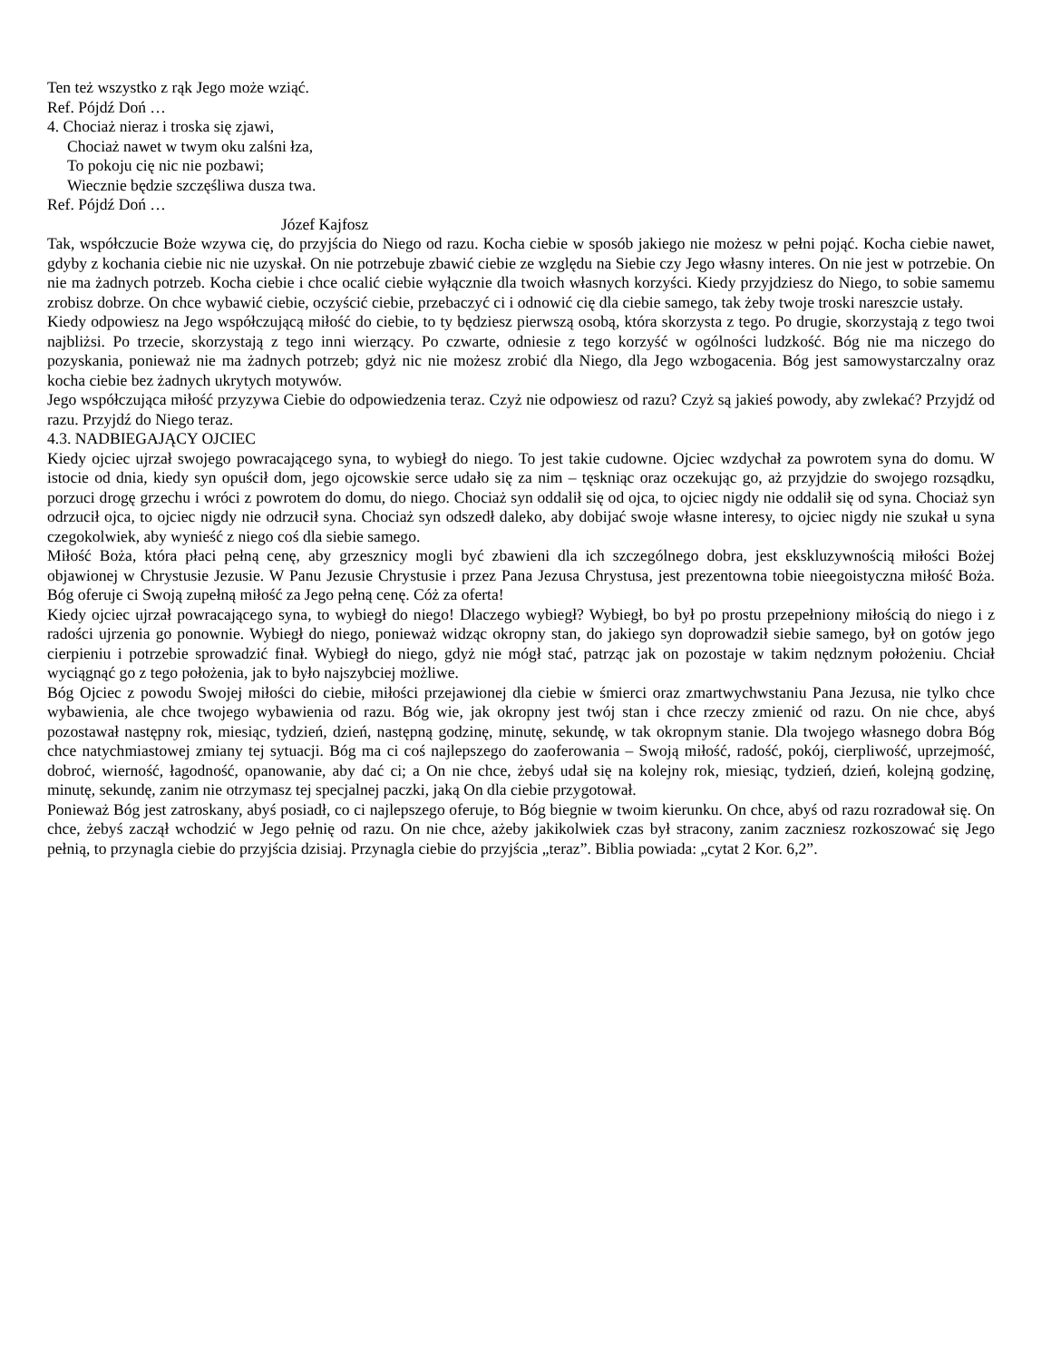Ten też wszystko z rąk Jego może wziąć.
Ref. Pójdź Doń …
4. Chociaż nieraz i troska się zjawi,
Chociaż nawet w twym oku zalśni łza,
To pokoju cię nic nie pozbawi;
Wiecznie będzie szczęśliwa dusza twa.
Ref. Pójdź Doń …
Józef Kajfosz
Tak, współczucie Boże wzywa cię, do przyjścia do Niego od razu. Kocha ciebie w sposób jakiego nie możesz w pełni pojąć. Kocha ciebie nawet, gdyby z kochania ciebie nic nie uzyskał. On nie potrzebuje zbawić ciebie ze względu na Siebie czy Jego własny interes. On nie jest w potrzebie. On nie ma żadnych potrzeb. Kocha ciebie i chce ocalić ciebie wyłącznie dla twoich własnych korzyści. Kiedy przyjdziesz do Niego, to sobie samemu zrobisz dobrze. On chce wybawić ciebie, oczyścić ciebie, przebaczyć ci i odnowić cię dla ciebie samego, tak żeby twoje troski nareszcie ustały.
Kiedy odpowiesz na Jego współczującą miłość do ciebie, to ty będziesz pierwszą osobą, która skorzysta z tego. Po drugie, skorzystają z tego twoi najbliżsi. Po trzecie, skorzystają z tego inni wierzący. Po czwarte, odniesie z tego korzyść w ogólności ludzkość. Bóg nie ma niczego do pozyskania, ponieważ nie ma żadnych potrzeb; gdyż nic nie możesz zrobić dla Niego, dla Jego wzbogacenia. Bóg jest samowystarczalny oraz kocha ciebie bez żadnych ukrytych motywów.
Jego współczująca miłość przyzywa Ciebie do odpowiedzenia teraz. Czyż nie odpowiesz od razu? Czyż są jakieś powody, aby zwlekać? Przyjdź od razu. Przyjdź do Niego teraz.
4.3. NADBIEGAJĄCY OJCIEC
Kiedy ojciec ujrzał swojego powracającego syna, to wybiegł do niego. To jest takie cudowne. Ojciec wzdychał za powrotem syna do domu. W istocie od dnia, kiedy syn opuścił dom, jego ojcowskie serce udało się za nim – tęskniąc oraz oczekując go, aż przyjdzie do swojego rozsądku, porzuci drogę grzechu i wróci z powrotem do domu, do niego. Chociaż syn oddalił się od ojca, to ojciec nigdy nie oddalił się od syna. Chociaż syn odrzucił ojca, to ojciec nigdy nie odrzucił syna. Chociaż syn odszedł daleko, aby dobijać swoje własne interesy, to ojciec nigdy nie szukał u syna czegokolwiek, aby wynieść z niego coś dla siebie samego.
Miłość Boża, która płaci pełną cenę, aby grzesznicy mogli być zbawieni dla ich szczególnego dobra, jest ekskluzywnością miłości Bożej objawionej w Chrystusie Jezusie. W Panu Jezusie Chrystusie i przez Pana Jezusa Chrystusa, jest prezentowna tobie nieegoistyczna miłość Boża. Bóg oferuje ci Swoją zupełną miłość za Jego pełną cenę. Cóż za oferta!
Kiedy ojciec ujrzał powracającego syna, to wybiegł do niego! Dlaczego wybiegł? Wybiegł, bo był po prostu przepełniony miłością do niego i z radości ujrzenia go ponownie. Wybiegł do niego, ponieważ widząc okropny stan, do jakiego syn doprowadził siebie samego, był on gotów jego cierpieniu i potrzebie sprowadzić finał. Wybiegł do niego, gdyż nie mógł stać, patrząc jak on pozostaje w takim nędznym położeniu. Chciał wyciągnąć go z tego położenia, jak to było najszybciej możliwe.
Bóg Ojciec z powodu Swojej miłości do ciebie, miłości przejawionej dla ciebie w śmierci oraz zmartwychwstaniu Pana Jezusa, nie tylko chce wybawienia, ale chce twojego wybawienia od razu. Bóg wie, jak okropny jest twój stan i chce rzeczy zmienić od razu. On nie chce, abyś pozostawał następny rok, miesiąc, tydzień, dzień, następną godzinę, minutę, sekundę, w tak okropnym stanie. Dla twojego własnego dobra Bóg chce natychmiastowej zmiany tej sytuacji. Bóg ma ci coś najlepszego do zaoferowania – Swoją miłość, radość, pokój, cierpliwość, uprzejmość, dobroć, wierność, łagodność, opanowanie, aby dać ci; a On nie chce, żebyś udał się na kolejny rok, miesiąc, tydzień, dzień, kolejną godzinę, minutę, sekundę, zanim nie otrzymasz tej specjalnej paczki, jaką On dla ciebie przygotował.
Ponieważ Bóg jest zatroskany, abyś posiadł, co ci najlepszego oferuje, to Bóg biegnie w twoim kierunku. On chce, abyś od razu rozradował się. On chce, żebyś zaczął wchodzić w Jego pełnię od razu. On nie chce, ażeby jakikolwiek czas był stracony, zanim zaczniesz rozkoszować się Jego pełnią, to przynagla ciebie do przyjścia dzisiaj. Przynagla ciebie do przyjścia „teraz”. Biblia powiada: „cytat 2 Kor. 6,2”.